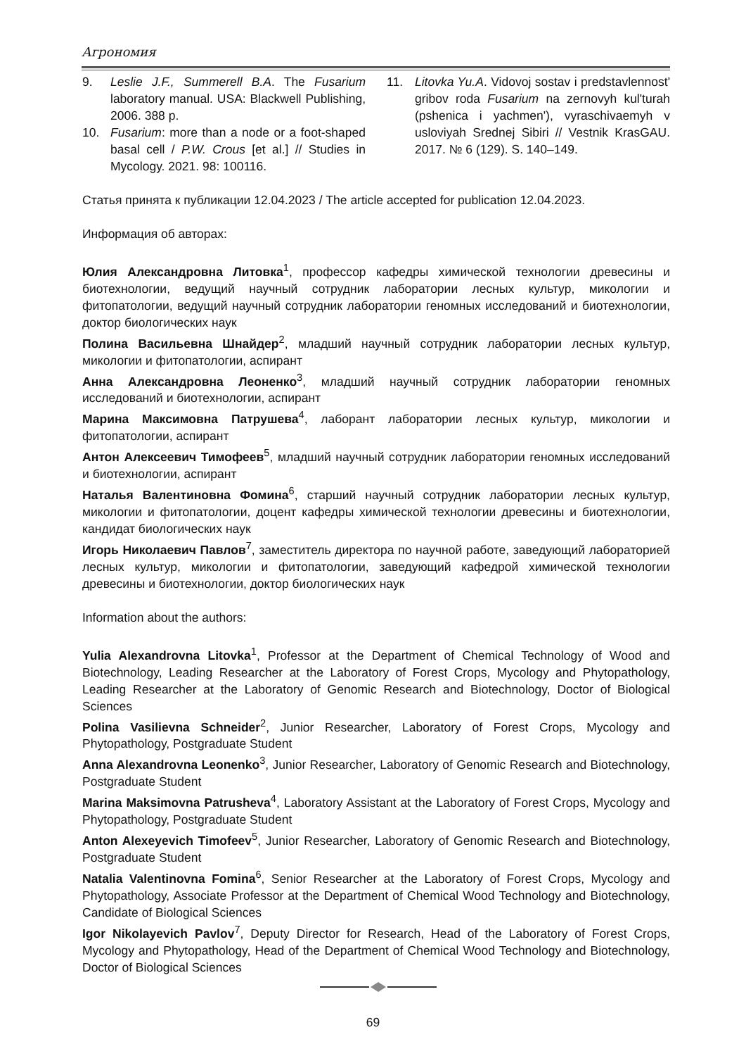Агрономия
9. Leslie J.F., Summerell B.A. The Fusarium laboratory manual. USA: Blackwell Publishing, 2006. 388 p.
10. Fusarium: more than a node or a foot-shaped basal cell / P.W. Crous [et al.] // Studies in Mycology. 2021. 98: 100116.
11. Litovka Yu.A. Vidovoj sostav i predstavlennost' gribov roda Fusarium na zernovyh kul'turah (pshenica i yachmen'), vyraschivaemyh v usloviyah Srednej Sibiri // Vestnik KrasGAU. 2017. № 6 (129). S. 140–149.
Статья принята к публикации 12.04.2023 / The article accepted for publication 12.04.2023.
Информация об авторах:
Юлия Александровна Литовка<sup>1</sup>, профессор кафедры химической технологии древесины и биотехнологии, ведущий научный сотрудник лаборатории лесных культур, микологии и фитопатологии, ведущий научный сотрудник лаборатории геномных исследований и биотехнологии, доктор биологических наук
Полина Васильевна Шнайдер<sup>2</sup>, младший научный сотрудник лаборатории лесных культур, микологии и фитопатологии, аспирант
Анна Александровна Леоненко<sup>3</sup>, младший научный сотрудник лаборатории геномных исследований и биотехнологии, аспирант
Марина Максимовна Патрушева<sup>4</sup>, лаборант лаборатории лесных культур, микологии и фитопатологии, аспирант
Антон Алексеевич Тимофеев<sup>5</sup>, младший научный сотрудник лаборатории геномных исследований и биотехнологии, аспирант
Наталья Валентиновна Фомина<sup>6</sup>, старший научный сотрудник лаборатории лесных культур, микологии и фитопатологии, доцент кафедры химической технологии древесины и биотехнологии, кандидат биологических наук
Игорь Николаевич Павлов<sup>7</sup>, заместитель директора по научной работе, заведующий лабораторией лесных культур, микологии и фитопатологии, заведующий кафедрой химической технологии древесины и биотехнологии, доктор биологических наук
Information about the authors:
Yulia Alexandrovna Litovka<sup>1</sup>, Professor at the Department of Chemical Technology of Wood and Biotechnology, Leading Researcher at the Laboratory of Forest Crops, Mycology and Phytopathology, Leading Researcher at the Laboratory of Genomic Research and Biotechnology, Doctor of Biological Sciences
Polina Vasilievna Schneider<sup>2</sup>, Junior Researcher, Laboratory of Forest Crops, Mycology and Phytopathology, Postgraduate Student
Anna Alexandrovna Leonenko<sup>3</sup>, Junior Researcher, Laboratory of Genomic Research and Biotechnology, Postgraduate Student
Marina Maksimovna Patrusheva<sup>4</sup>, Laboratory Assistant at the Laboratory of Forest Crops, Mycology and Phytopathology, Postgraduate Student
Anton Alexeyevich Timofeev<sup>5</sup>, Junior Researcher, Laboratory of Genomic Research and Biotechnology, Postgraduate Student
Natalia Valentinovna Fomina<sup>6</sup>, Senior Researcher at the Laboratory of Forest Crops, Mycology and Phytopathology, Associate Professor at the Department of Chemical Wood Technology and Biotechnology, Candidate of Biological Sciences
Igor Nikolayevich Pavlov<sup>7</sup>, Deputy Director for Research, Head of the Laboratory of Forest Crops, Mycology and Phytopathology, Head of the Department of Chemical Wood Technology and Biotechnology, Doctor of Biological Sciences
69